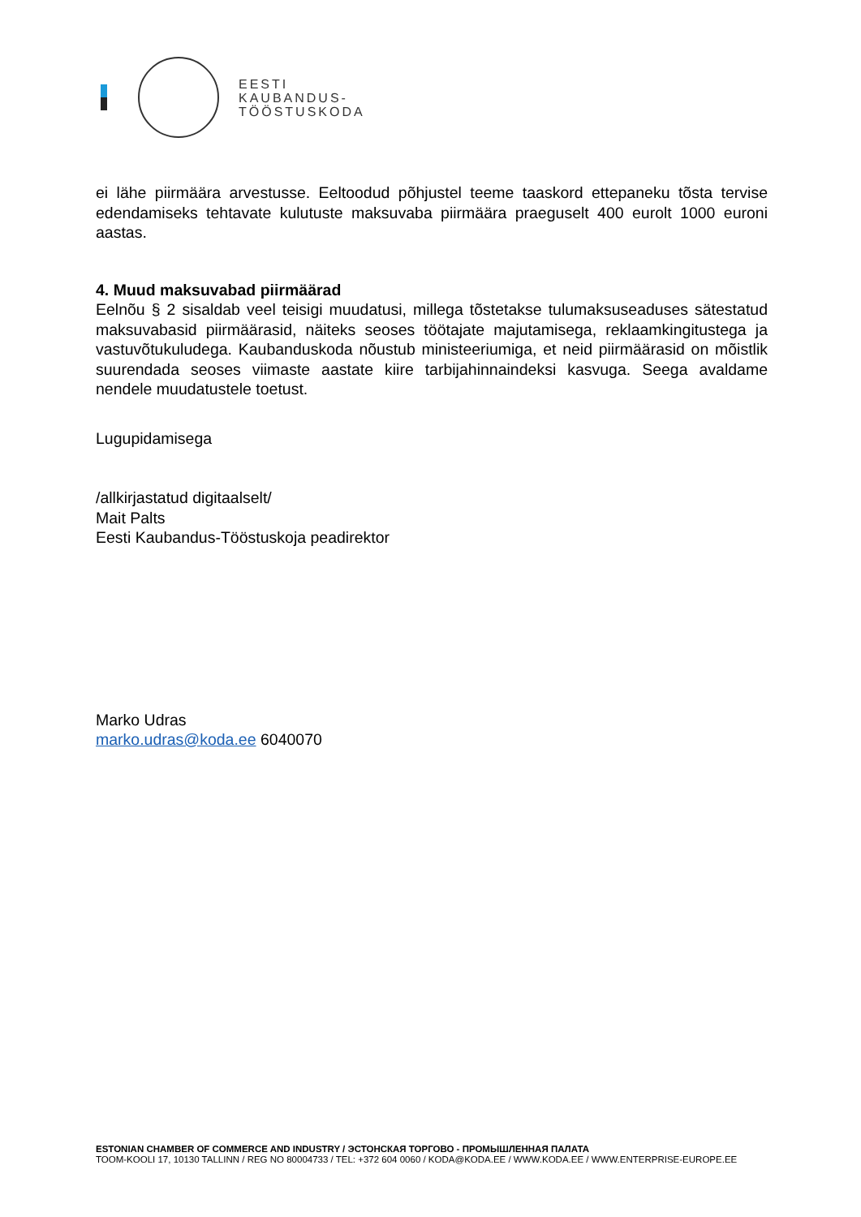EESTI
KAUBANDUS-
TÖÖSTUSKODA
ei lähe piirmäära arvestusse. Eeltoodud põhjustel teeme taaskord ettepaneku tõsta tervise edendamiseks tehtavate kulutuste maksuvaba piirmäära praeguselt 400 eurolt 1000 euroni aastas.
4. Muud maksuvabad piirmäärad
Eelnõu § 2 sisaldab veel teisigi muudatusi, millega tõstetakse tulumaksuseaduses sätestatud maksuvabasid piirmäärasid, näiteks seoses töötajate majutamisega, reklaamkingitustega ja vastuvõtukuludega. Kaubanduskoda nõustub ministeeriumiga, et neid piirmäärasid on mõistlik suurendada seoses viimaste aastate kiire tarbijahinnaindeksi kasvuga. Seega avaldame nendele muudatustele toetust.
Lugupidamisega
/allkirjastatud digitaalselt/
Mait Palts
Eesti Kaubandus-Tööstuskoja peadirektor
Marko Udras
marko.udras@koda.ee 6040070
ESTONIAN CHAMBER OF COMMERCE AND INDUSTRY / ЭСТОНСКАЯ ТОРГОВО - ПРОМЫШЛЕННАЯ ПАЛАТА
TOOM-KOOLI 17, 10130 TALLINN / REG NO 80004733 / TEL: +372 604 0060 / KODA@KODA.EE / WWW.KODA.EE / WWW.ENTERPRISE-EUROPE.EE